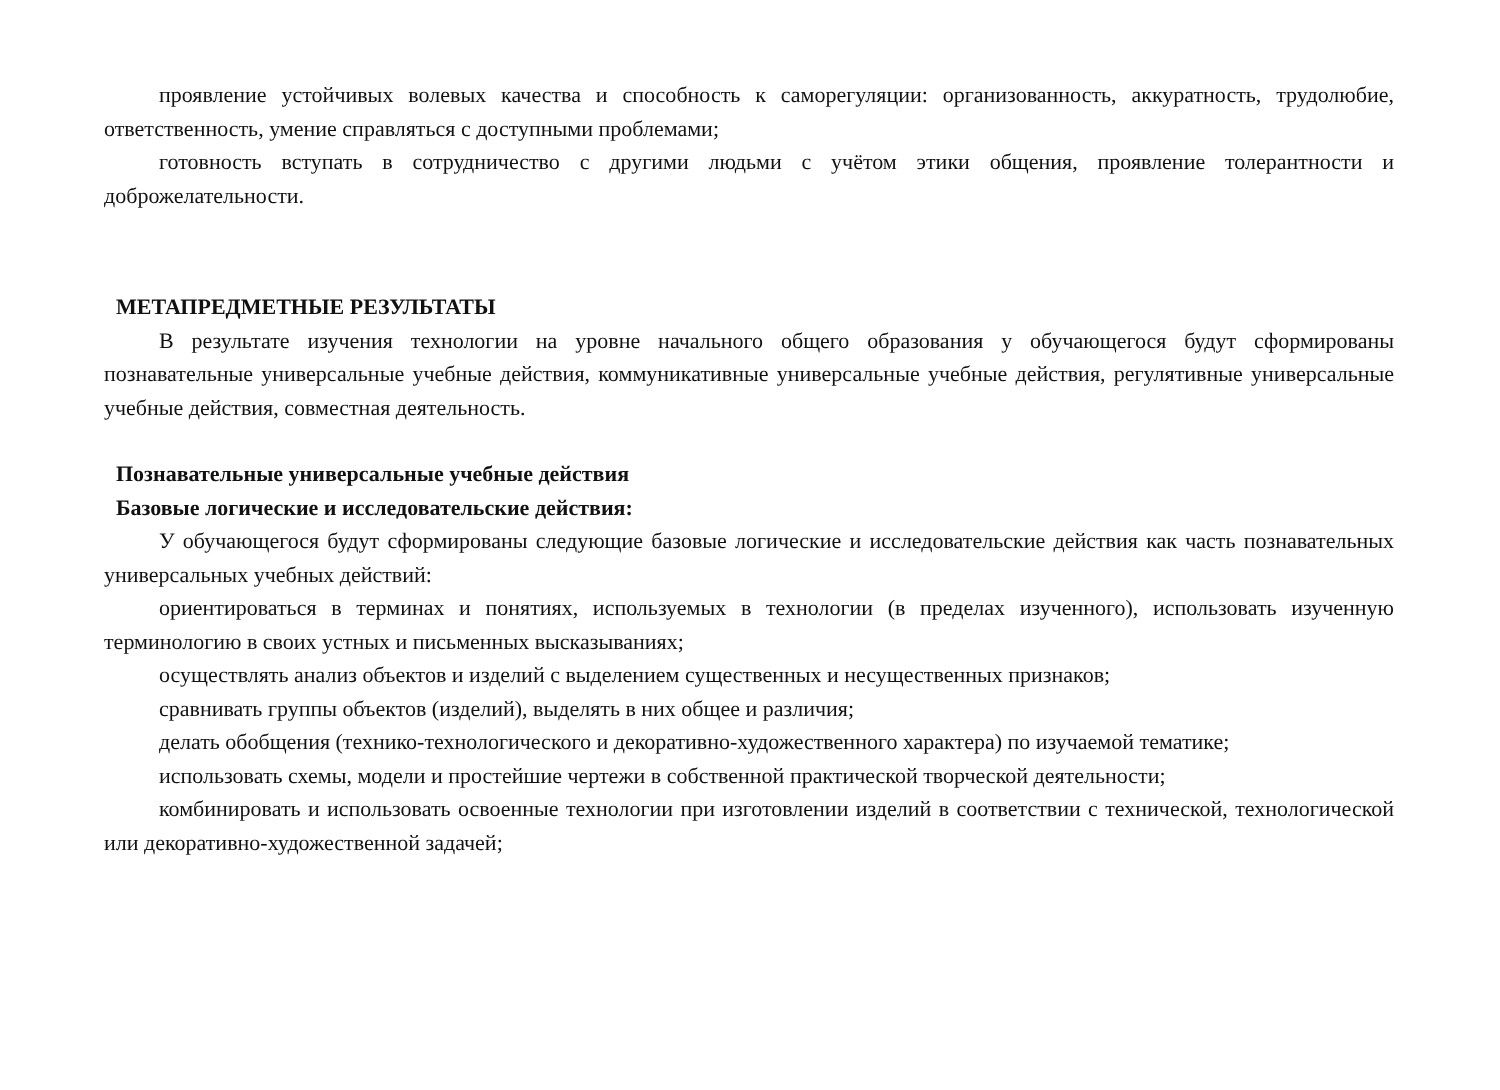проявление устойчивых волевых качества и способность к саморегуляции: организованность, аккуратность, трудолюбие, ответственность, умение справляться с доступными проблемами;
готовность вступать в сотрудничество с другими людьми с учётом этики общения, проявление толерантности и доброжелательности.
МЕТАПРЕДМЕТНЫЕ РЕЗУЛЬТАТЫ
В результате изучения технологии на уровне начального общего образования у обучающегося будут сформированы познавательные универсальные учебные действия, коммуникативные универсальные учебные действия, регулятивные универсальные учебные действия, совместная деятельность.
Познавательные универсальные учебные действия
Базовые логические и исследовательские действия:
У обучающегося будут сформированы следующие базовые логические и исследовательские действия как часть познавательных универсальных учебных действий:
ориентироваться в терминах и понятиях, используемых в технологии (в пределах изученного), использовать изученную терминологию в своих устных и письменных высказываниях;
осуществлять анализ объектов и изделий с выделением существенных и несущественных признаков;
сравнивать группы объектов (изделий), выделять в них общее и различия;
делать обобщения (технико-технологического и декоративно-художественного характера) по изучаемой тематике;
использовать схемы, модели и простейшие чертежи в собственной практической творческой деятельности;
комбинировать и использовать освоенные технологии при изготовлении изделий в соответствии с технической, технологической или декоративно-художественной задачей;